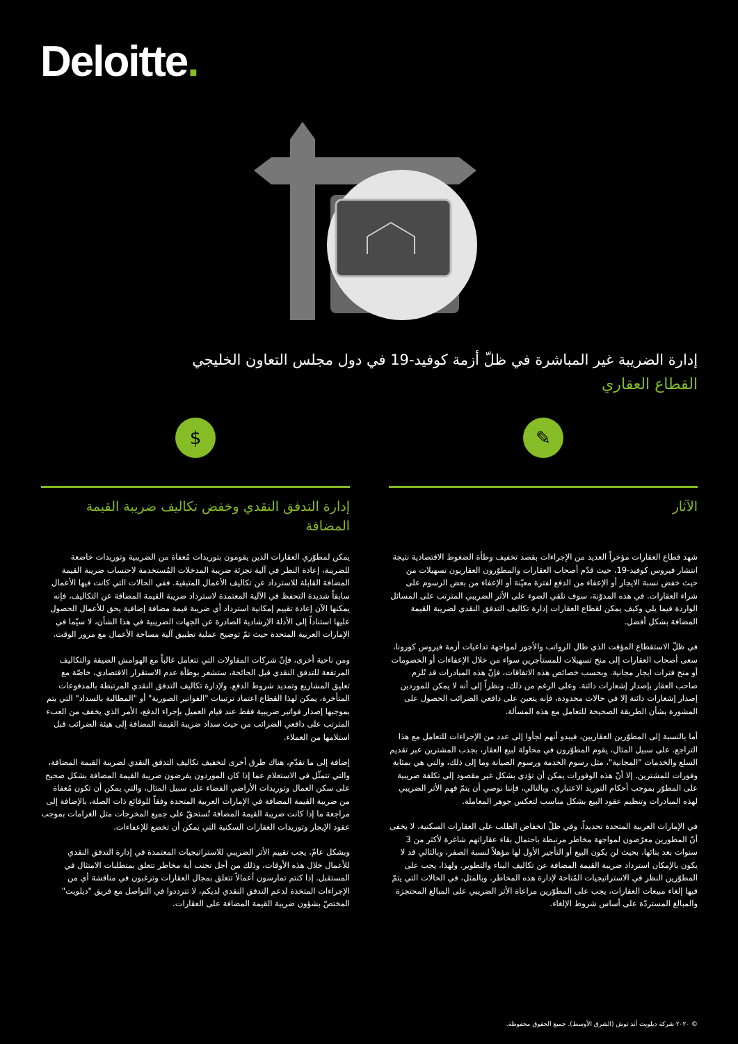Deloitte.
إدارة الضريبة غير المباشرة في ظلّ أزمة كوفيد-19 في دول مجلس التعاون الخليجي
القطاع العقاري
✎
الآثار
شهد قطاع العقارات مؤخراً العديد من الإجراءات بقصد تخفيف وطأة الضغوط الاقتصادية نتيجة انتشار فيروس كوفيد-19، حيث قدّم أصحاب العقارات والمطوّرون العقاريون تسهيلات من حيث خفض نسبة الايجار أو الإعفاء من الدفع لفترة معيّنة أو الإعفاء من بعض الرسوم على شراء العقارات. في هذه المدوّنة، سوف نلقي الضوء على الأثر الضريبي المترتب على المسائل الواردة فيما يلي وكيف يمكن لقطاع العقارات إدارة تكاليف التدفق النقدي لضريبة القيمة المضافة بشكل أفضل.
في ظلّ الاستقطاع المؤقت الذي طال الرواتب والأجور لمواجهة تداعيات أزمة فيروس كورونا، سعى أصحاب العقارات إلى منح تسهيلات للمستأجرين سواء من خلال الإعفاءات أو الخصومات أو منح فترات ايجار مجانية. وبحسب خصائص هذه الاتفاقات، فإنّ هذه المبادرات قد تُلزم صاحب العقار بإصدار إشعارات دائنة. وعلى الرغم من ذلك، ونظراً إلى أنه لا يمكن للموردين إصدار إشعارات دائنة إلا في حالات محدودة، فإنه يتعين على دافعي الضرائب الحصول على المشورة بشأن الطريقة الصحيحة للتعامل مع هذه المسألة.
أما بالنسبة إلى المطوّرين العقاريين، فيبدو أنهم لجأوا إلى عدد من الإجراءات للتعامل مع هذا التراجع. على سبيل المثال، يقوم المطوّرون في محاولة لبيع العقار، بجذب المشترين عبر تقديم السلع والخدمات "المجانية"، مثل رسوم الخدمة ورسوم الصيانة وما إلى ذلك، والتي هي بمثابة وفورات للمشترين. إلا أنّ هذه الوفورات يمكن أن تؤدي بشكل غير مقصود إلى تكلفة ضريبية على المطوّر بموجب أحكام التوريد الاعتباري. وبالتالي، فإننا نوصي أن يتمّ فهم الأثر الضريبي لهذه المبادرات وتنظيم عقود البيع بشكل مناسب لتعكس جوهر المعاملة.
في الإمارات العربية المتحدة تحديداً، وفي ظلّ انخفاض الطلب على العقارات السكنية، لا يخفى أنّ المطورين معرّضون لمواجهة مخاطر مرتبطة باحتمال بقاء عقاراتهم شاغرة لأكثر من 3 سنوات بعد بنائها، بحيث لن يكون البيع أو التأجير الأول لها مؤهلاً لنسبة الصفر، وبالتالي قد لا يكون بالإمكان استرداد ضريبة القيمة المضافة عن تكاليف البناء والتطوير. ولهذا، يجب على المطوّرين النظر في الاستراتيجيات المُتاحة لإدارة هذه المخاطر. وبالمثل، في الحالات التي يتمّ فيها إلغاء مبيعات العقارات، يجب على المطوّرين مراعاة الأثر الضريبي على المبالغ المحتجزة والمبالغ المستردّة على أساس شروط الإلغاء.
$
إدارة التدفق النقدي وخفض تكاليف ضريبة القيمة المضافة
يمكن لمطوّري العقارات الذين يقومون بتوريدات مُعفاة من الضريبية وتوريدات خاضعة للضريبة، إعادة النظر في آلية تجزئة ضريبة المدخلات المُستخدمة لاحتساب ضريبة القيمة المضافة القابلة للاسترداد عن تكاليف الأعمال المتبقية. ففي الحالات التي كانت فيها الأعمال سابقاً شديدة التحفظ في الآلية المعتمدة لاسترداد ضريبة القيمة المضافة عن التكاليف، فإنه يمكنها الآن إعادة تقييم إمكانية استرداد أي ضريبة قيمة مضافة إضافية يحق للأعمال الحصول عليها استناداً إلى الأدلة الإرشادية الصادرة عن الجهات الضريبية في هذا الشأن، لا سيّما في الإمارات العربية المتحدة حيث تمّ توضيح عملية تطبيق آلية مساحة الأعمال مع مرور الوقت.
ومن ناحية أخرى، فإنّ شركات المقاولات التي تتعامل غالباً مع الهوامش الضيقة والتكاليف المرتفعة للتدفق النقدي قبل الجائحة، ستشعر بوطأة عدم الاستقرار الاقتصادي، خاصّة مع تعليق المشاريع وتمديد شروط الدفع. ولإدارة تكاليف التدفق النقدي المرتبطة بالمدفوعات المتأخرة، يمكن لهذا القطاع اعتماد ترتيبات "الفواتير الصورية" أو "المطالبة بالسداد" التي يتم بموجبها إصدار فواتير ضريبية فقط عند قيام العميل بإجراء الدفع، الأمر الذي يخفف من العبء المترتب على دافعي الضرائب من حيث سداد ضريبة القيمة المضافة إلى هيئة الضرائب قبل استلامها من العملاء.
إضافة إلى ما تقدّم، هناك طرق أخرى لتخفيف تكاليف التدفق النقدي لضريبة القيمة المضافة، والتي تتمثّل في الاستعلام عما إذا كان الموردون يفرضون ضريبة القيمة المضافة بشكل صحيح على سكن العمال وتوريدات الأراضي الفضاء على سبيل المثال، والتي يمكن أن تكون مُعفاة من ضريبة القيمة المضافة في الإمارات العربية المتحدة وفقاً للوقائع ذات الصلة، بالإضافة إلى مراجعة ما إذا كانت ضريبة القيمة المضافة تُستحقّ على جميع المخرجات مثل الغرامات بموجب عقود الإيجار وتوريدات العقارات السكنية التي يمكن أن تخضع للإعفاءات.
وبشكل عامّ، يجب تقييم الأثر الضريبي للاستراتيجيات المعتمدة في إدارة التدفق النقدي للأعمال خلال هذه الأوقات، وذلك من أجل تجنب أية مخاطر تتعلق بمتطلبات الامتثال في المستقبل. إذا كنتم تمارسون أعمالاً تتعلق بمجال العقارات وترغبون في مناقشة أي من الإجراءات المتخذة لدعم التدفق النقدي لديكم، لا تترددوا في التواصل مع فريق "ديلويت" المختصّ بشؤون ضريبة القيمة المضافة على العقارات.
© ٢٠٢٠ شركة ديلويت أند توش (الشرق الأوسط). جميع الحقوق محفوظة.